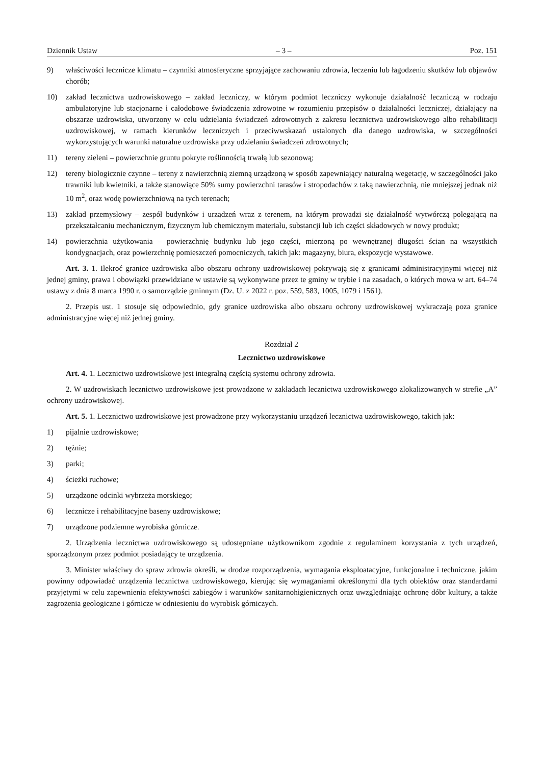Dziennik Ustaw – 3 – Poz. 151
9) właściwości lecznicze klimatu – czynniki atmosferyczne sprzyjające zachowaniu zdrowia, leczeniu lub łagodzeniu skutków lub objawów chorób;
10) zakład lecznictwa uzdrowiskowego – zakład leczniczy, w którym podmiot leczniczy wykonuje działalność leczniczą w rodzaju ambulatoryjne lub stacjonarne i całodobowe świadczenia zdrowotne w rozumieniu przepisów o działalności leczniczej, działający na obszarze uzdrowiska, utworzony w celu udzielania świadczeń zdrowotnych z zakresu lecznictwa uzdrowiskowego albo rehabilitacji uzdrowiskowej, w ramach kierunków leczniczych i przeciwwskazań ustalonych dla danego uzdrowiska, w szczególności wykorzystujących warunki naturalne uzdrowiska przy udzielaniu świadczeń zdrowotnych;
11) tereny zieleni – powierzchnie gruntu pokryte roślinnością trwałą lub sezonową;
12) tereny biologicznie czynne – tereny z nawierzchnią ziemną urządzoną w sposób zapewniający naturalną wegetację, w szczególności jako trawniki lub kwietniki, a także stanowiące 50% sumy powierzchni tarasów i stropodachów z taką nawierzchnią, nie mniejszej jednak niż 10 m<sup>2</sup>, oraz wodę powierzchniową na tych terenach;
13) zakład przemysłowy – zespół budynków i urządzeń wraz z terenem, na którym prowadzi się działalność wytwórczą polegającą na przekształcaniu mechanicznym, fizycznym lub chemicznym materiału, substancji lub ich części składowych w nowy produkt;
14) powierzchnia użytkowania – powierzchnię budynku lub jego części, mierzoną po wewnętrznej długości ścian na wszystkich kondygnacjach, oraz powierzchnię pomieszczeń pomocniczych, takich jak: magazyny, biura, ekspozycje wystawowe.
Art. 3. 1. Ilekroć granice uzdrowiska albo obszaru ochrony uzdrowiskowej pokrywają się z granicami administracyjnymi więcej niż jednej gminy, prawa i obowiązki przewidziane w ustawie są wykonywane przez te gminy w trybie i na zasadach, o których mowa w art. 64–74 ustawy z dnia 8 marca 1990 r. o samorządzie gminnym (Dz. U. z 2022 r. poz. 559, 583, 1005, 1079 i 1561).
2. Przepis ust. 1 stosuje się odpowiednio, gdy granice uzdrowiska albo obszaru ochrony uzdrowiskowej wykraczają poza granice administracyjne więcej niż jednej gminy.
Rozdział 2
Lecznictwo uzdrowiskowe
Art. 4. 1. Lecznictwo uzdrowiskowe jest integralną częścią systemu ochrony zdrowia.
2. W uzdrowiskach lecznictwo uzdrowiskowe jest prowadzone w zakładach lecznictwa uzdrowiskowego zlokalizowanych w strefie „A” ochrony uzdrowiskowej.
Art. 5. 1. Lecznictwo uzdrowiskowe jest prowadzone przy wykorzystaniu urządzeń lecznictwa uzdrowiskowego, takich jak:
1) pijalnie uzdrowiskowe;
2) tężnie;
3) parki;
4) ścieżki ruchowe;
5) urządzone odcinki wybrzeża morskiego;
6) lecznicze i rehabilitacyjne baseny uzdrowiskowe;
7) urządzone podziemne wyrobiska górnicze.
2. Urządzenia lecznictwa uzdrowiskowego są udostępniane użytkownikom zgodnie z regulaminem korzystania z tych urządzeń, sporządzonym przez podmiot posiadający te urządzenia.
3. Minister właściwy do spraw zdrowia określi, w drodze rozporządzenia, wymagania eksploatacyjne, funkcjonalne i techniczne, jakim powinny odpowiadać urządzenia lecznictwa uzdrowiskowego, kierując się wymaganiami określonymi dla tych obiektów oraz standardami przyjętymi w celu zapewnienia efektywności zabiegów i warunków sanitarnohigienicznych oraz uwzględniając ochronę dóbr kultury, a także zagrożenia geologiczne i górnicze w odniesieniu do wyrobisk górniczych.